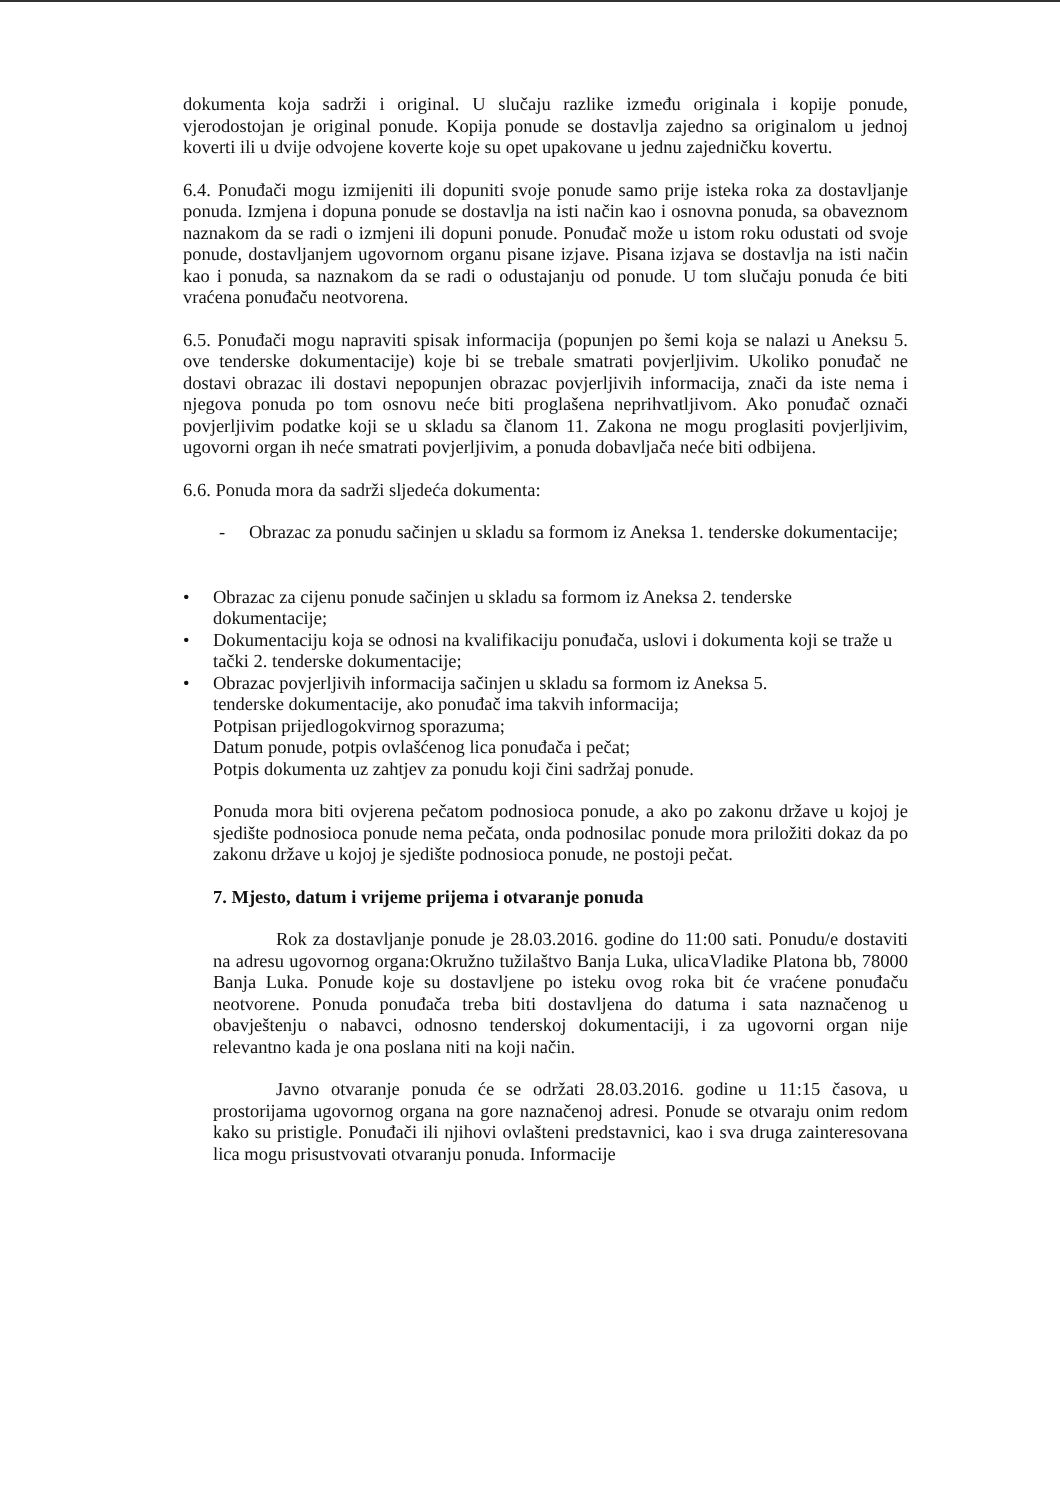dokumenta koja sadrži i original. U slučaju razlike između originala i kopije ponude, vjerodostojan je original ponude. Kopija ponude se dostavlja zajedno sa originalom u jednoj koverti ili u dvije odvojene koverte koje su opet upakovane u jednu zajedničku kovertu.
6.4. Ponuđači mogu izmijeniti ili dopuniti svoje ponude samo prije isteka roka za dostavljanje ponuda. Izmjena i dopuna ponude se dostavlja na isti način kao i osnovna ponuda, sa obaveznom naznakom da se radi o izmjeni ili dopuni ponude. Ponuđač može u istom roku odustati od svoje ponude, dostavljanjem ugovornom organu pisane izjave. Pisana izjava se dostavlja na isti način kao i ponuda, sa naznakom da se radi o odustajanju od ponude. U tom slučaju ponuda će biti vraćena ponuđaču neotvorena.
6.5. Ponuđači mogu napraviti spisak informacija (popunjen po šemi koja se nalazi u Aneksu 5. ove tenderske dokumentacije) koje bi se trebale smatrati povjerljivim. Ukoliko ponuđač ne dostavi obrazac ili dostavi nepopunjen obrazac povjerljivih informacija, znači da iste nema i njegova ponuda po tom osnovu neće biti proglašena neprihvatljivom. Ako ponuđač označi povjerljivim podatke koji se u skladu sa članom 11. Zakona ne mogu proglasiti povjerljivim, ugovorni organ ih neće smatrati povjerljivim, a ponuda dobavljača neće biti odbijena.
6.6. Ponuda mora da sadrži sljedeća dokumenta:
- Obrazac za ponudu sačinjen u skladu sa formom iz Aneksa 1. tenderske dokumentacije;
• Obrazac za cijenu ponude sačinjen u skladu sa formom iz Aneksa 2. tenderske dokumentacije;
• Dokumentaciju koja se odnosi na kvalifikaciju ponuđača, uslovi i dokumenta koji se traže u tački 2. tenderske dokumentacije;
• Obrazac povjerljivih informacija sačinjen u skladu sa formom iz Aneksa 5.
tenderske dokumentacije, ako ponuđač ima takvih informacija;
Potpisan prijedlogokvirnog sporazuma;
Datum ponude, potpis ovlašćenog lica ponuđača i pečat;
Potpis dokumenta uz zahtjev za ponudu koji čini sadržaj ponude.
Ponuda mora biti ovjerena pečatom podnosioca ponude, a ako po zakonu države u kojoj je sjedište podnosioca ponude nema pečata, onda podnosilac ponude mora priložiti dokaz da po zakonu države u kojoj je sjedište podnosioca ponude, ne postoji pečat.
7. Mjesto, datum i vrijeme prijema i otvaranje ponuda
Rok za dostavljanje ponude je 28.03.2016. godine do 11:00 sati. Ponudu/e dostaviti na adresu ugovornog organa:Okružno tužilaštvo Banja Luka, ulicaVladike Platona bb, 78000 Banja Luka. Ponude koje su dostavljene po isteku ovog roka bit će vraćene ponuđaču neotvorene. Ponuda ponuđača treba biti dostavljena do datuma i sata naznačenog u obavještenju o nabavci, odnosno tenderskoj dokumentaciji, i za ugovorni organ nije relevantno kada je ona poslana niti na koji način.
Javno otvaranje ponuda će se održati 28.03.2016. godine u 11:15 časova, u prostorijama ugovornog organa na gore naznačenoj adresi. Ponude se otvaraju onim redom kako su pristigle. Ponuđači ili njihovi ovlašteni predstavnici, kao i sva druga zainteresovana lica mogu prisustvovati otvaranju ponuda. Informacije